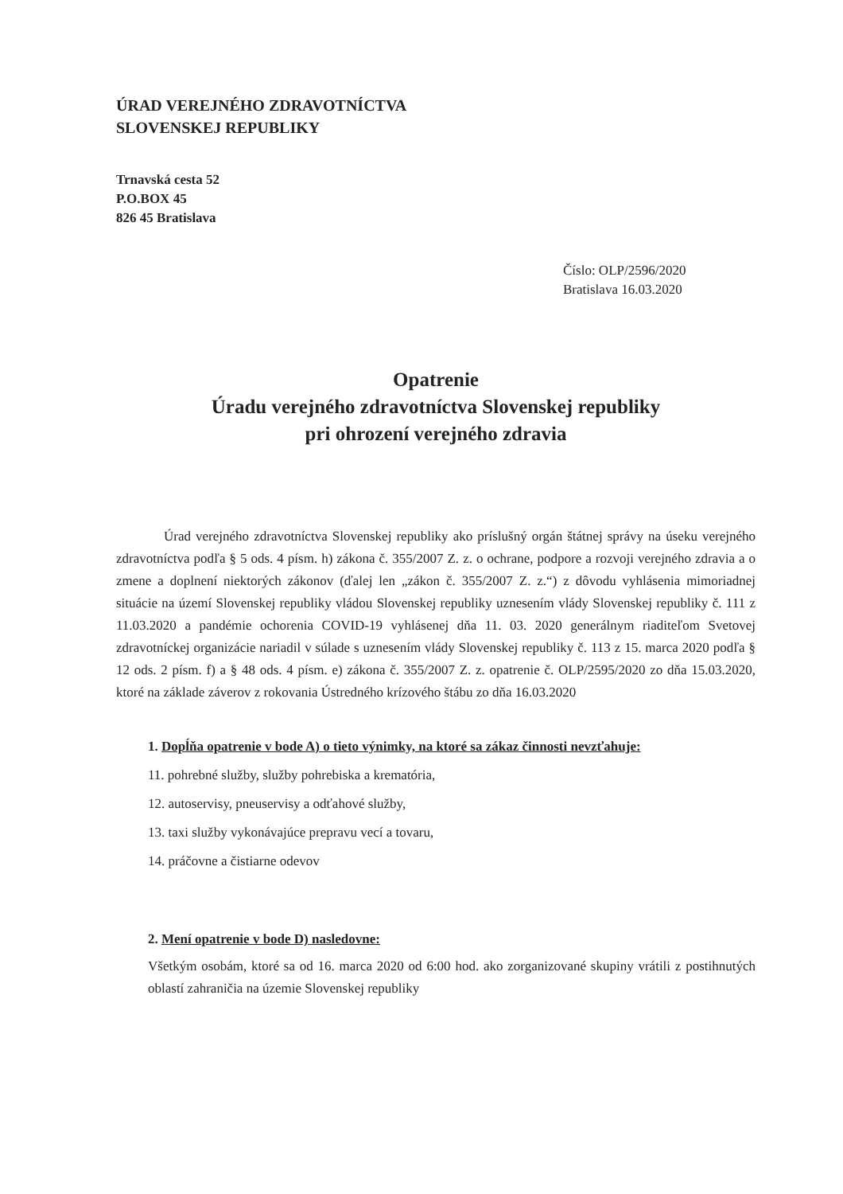ÚRAD VEREJNÉHO ZDRAVOTNÍCTVA
SLOVENSKEJ REPUBLIKY
Trnavská cesta 52
P.O.BOX 45
826 45 Bratislava
Číslo: OLP/2596/2020
Bratislava 16.03.2020
Opatrenie
Úradu verejného zdravotníctva Slovenskej republiky
pri ohrození verejného zdravia
Úrad verejného zdravotníctva Slovenskej republiky ako príslušný orgán štátnej správy na úseku verejného zdravotníctva podľa § 5 ods. 4 písm. h) zákona č. 355/2007 Z. z. o ochrane, podpore a rozvoji verejného zdravia a o zmene a doplnení niektorých zákonov (ďalej len „zákon č. 355/2007 Z. z.“) z dôvodu vyhlásenia mimoriadnej situácie na území Slovenskej republiky vládou Slovenskej republiky uznesením vlády Slovenskej republiky č. 111 z 11.03.2020 a pandémie ochorenia COVID-19 vyhlásenej dňa 11. 03. 2020 generálnym riaditeľom Svetovej zdravotníckej organizácie nariadil v súlade s uznesením vlády Slovenskej republiky č. 113 z 15. marca 2020 podľa § 12 ods. 2 písm. f) a § 48 ods. 4 písm. e) zákona č. 355/2007 Z. z. opatrenie č. OLP/2595/2020 zo dňa 15.03.2020, ktoré na základe záverov z rokovania Ústredného krízového štábu zo dňa 16.03.2020
1. Dopĺňa opatrenie v bode A) o tieto výnimky, na ktoré sa zákaz činnosti nevzťahuje:
11. pohrebné služby, služby pohrebiska a krematória,
12. autoservisy, pneuservisy a odťahové služby,
13. taxi služby vykonávajúce prepravu vecí a tovaru,
14. práčovne a čistiarne odevov
2. Mení opatrenie v bode D) nasledovne:
Všetkým osobám, ktoré sa od 16. marca 2020 od 6:00 hod. ako zorganizované skupiny vrátili z postihnutých oblastí zahraničia na územie Slovenskej republiky